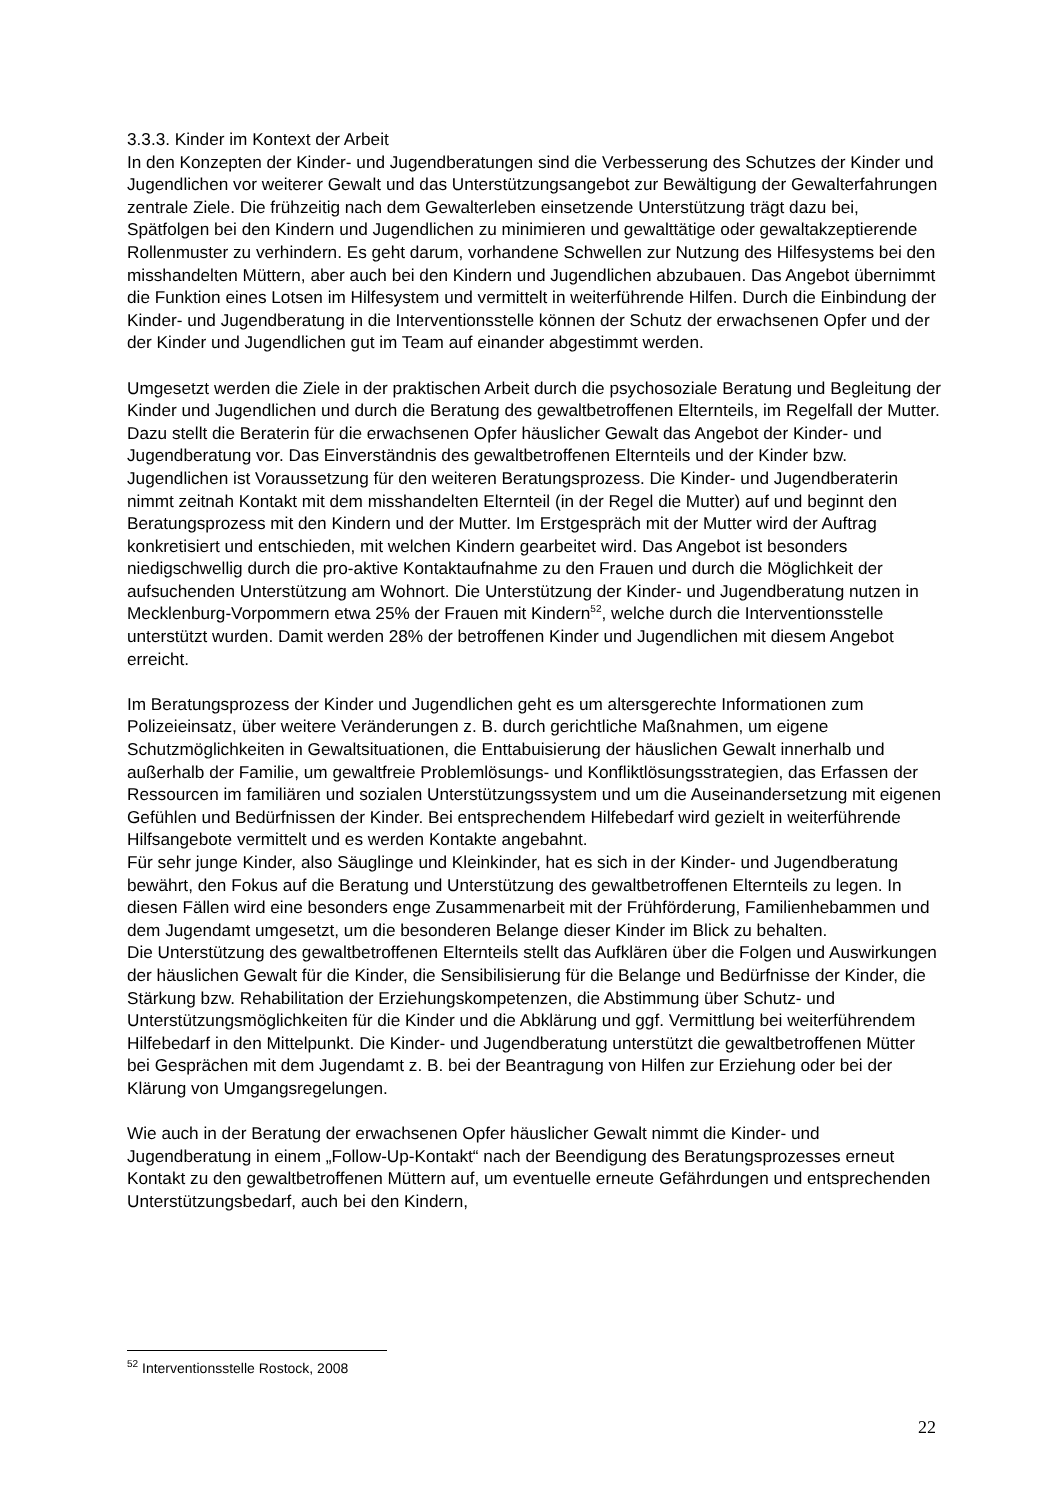3.3.3. Kinder im Kontext der Arbeit
In den Konzepten der Kinder- und Jugendberatungen sind die Verbesserung des Schutzes der Kinder und Jugendlichen vor weiterer Gewalt und das Unterstützungsangebot zur Bewältigung der Gewalterfahrungen zentrale Ziele. Die frühzeitig nach dem Gewalterleben einsetzende Unterstützung trägt dazu bei, Spätfolgen bei den Kindern und Jugendlichen zu minimieren und gewalttätige oder gewaltakzeptierende Rollenmuster zu verhindern. Es geht darum, vorhandene Schwellen zur Nutzung des Hilfesystems bei den misshandelten Müttern, aber auch bei den Kindern und Jugendlichen abzubauen. Das Angebot übernimmt die Funktion eines Lotsen im Hilfesystem und vermittelt in weiterführende Hilfen. Durch die Einbindung der Kinder- und Jugendberatung in die Interventionsstelle können der Schutz der erwachsenen Opfer und der der Kinder und Jugendlichen gut im Team auf einander abgestimmt werden.
Umgesetzt werden die Ziele in der praktischen Arbeit durch die psychosoziale Beratung und Begleitung der Kinder und Jugendlichen und durch die Beratung des gewaltbetroffenen Elternteils, im Regelfall der Mutter. Dazu stellt die Beraterin für die erwachsenen Opfer häuslicher Gewalt das Angebot der Kinder- und Jugendberatung vor. Das Einverständnis des gewaltbetroffenen Elternteils und der Kinder bzw. Jugendlichen ist Voraussetzung für den weiteren Beratungsprozess. Die Kinder- und Jugendberaterin nimmt zeitnah Kontakt mit dem misshandelten Elternteil (in der Regel die Mutter) auf und beginnt den Beratungsprozess mit den Kindern und der Mutter. Im Erstgespräch mit der Mutter wird der Auftrag konkretisiert und entschieden, mit welchen Kindern gearbeitet wird. Das Angebot ist besonders niedigschwellig durch die pro-aktive Kontaktaufnahme zu den Frauen und durch die Möglichkeit der aufsuchenden Unterstützung am Wohnort. Die Unterstützung der Kinder- und Jugendberatung nutzen in Mecklenburg-Vorpommern etwa 25% der Frauen mit Kindern<sup>52</sup>, welche durch die Interventionsstelle unterstützt wurden. Damit werden 28% der betroffenen Kinder und Jugendlichen mit diesem Angebot erreicht.
Im Beratungsprozess der Kinder und Jugendlichen geht es um altersgerechte Informationen zum Polizeieinsatz, über weitere Veränderungen z. B. durch gerichtliche Maßnahmen, um eigene Schutzmöglichkeiten in Gewaltsituationen, die Enttabuisierung der häuslichen Gewalt innerhalb und außerhalb der Familie, um gewaltfreie Problemlösungs- und Konfliktlösungsstrategien, das Erfassen der Ressourcen im familiären und sozialen Unterstützungssystem und um die Auseinandersetzung mit eigenen Gefühlen und Bedürfnissen der Kinder. Bei entsprechendem Hilfebedarf wird gezielt in weiterführende Hilfsangebote vermittelt und es werden Kontakte angebahnt.
Für sehr junge Kinder, also Säuglinge und Kleinkinder, hat es sich in der Kinder- und Jugendberatung bewährt, den Fokus auf die Beratung und Unterstützung des gewaltbetroffenen Elternteils zu legen. In diesen Fällen wird eine besonders enge Zusammenarbeit mit der Frühförderung, Familienhebammen und dem Jugendamt umgesetzt, um die besonderen Belange dieser Kinder im Blick zu behalten.
Die Unterstützung des gewaltbetroffenen Elternteils stellt das Aufklären über die Folgen und Auswirkungen der häuslichen Gewalt für die Kinder, die Sensibilisierung für die Belange und Bedürfnisse der Kinder, die Stärkung bzw. Rehabilitation der Erziehungskompetenzen, die Abstimmung über Schutz- und Unterstützungsmöglichkeiten für die Kinder und die Abklärung und ggf. Vermittlung bei weiterführendem Hilfebedarf in den Mittelpunkt. Die Kinder- und Jugendberatung unterstützt die gewaltbetroffenen Mütter bei Gesprächen mit dem Jugendamt z. B. bei der Beantragung von Hilfen zur Erziehung oder bei der Klärung von Umgangsregelungen.
Wie auch in der Beratung der erwachsenen Opfer häuslicher Gewalt nimmt die Kinder- und Jugendberatung in einem „Follow-Up-Kontakt“ nach der Beendigung des Beratungsprozesses erneut Kontakt zu den gewaltbetroffenen Müttern auf, um eventuelle erneute Gefährdungen und entsprechenden Unterstützungsbedarf, auch bei den Kindern,
<sup>52</sup> Interventionsstelle Rostock, 2008
22